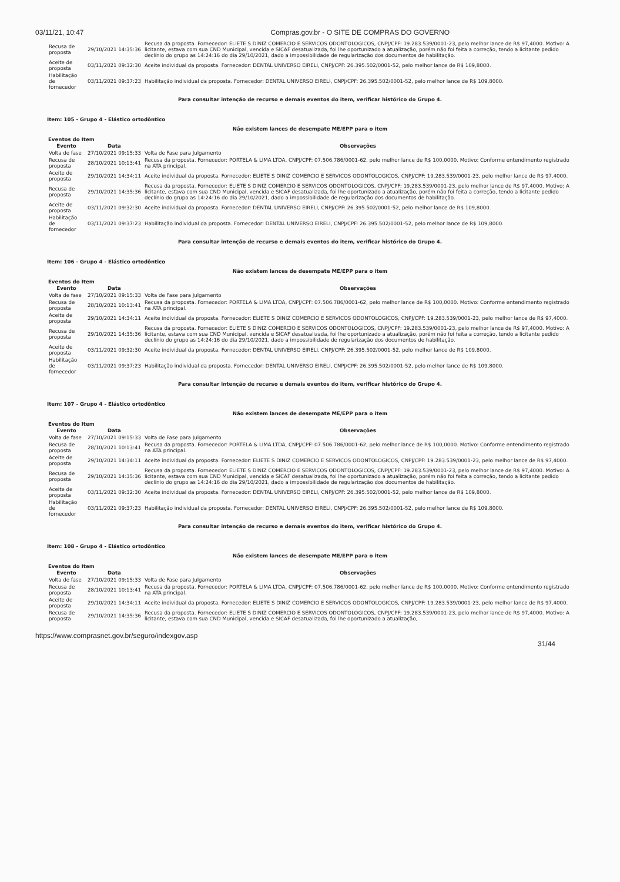03/11/21, 10:47 Compras.gov.br - O SITE DE COMPRAS DO GOVERNO
| Recusa de proposta | 29/10/2021 14:35:36 | Recusa da proposta. Fornecedor: ELIETE S DINIZ COMERCIO E SERVICOS ODONTOLOGICOS, CNPJ/CPF: 19.283.539/0001-23, pelo melhor lance de R$ 97,4000. Motivo: A licitante, estava com sua CND Municipal, vencida e SICAF desatualizada, foi lhe oportunizado a atualização, porém não foi feita a correção, tendo a licitante pedido declínio do grupo as 14:24:16 do dia 29/10/2021, dado a impossibilidade de regularização dos documentos de habilitação. |
| Aceite de proposta | 03/11/2021 09:32:30 | Aceite individual da proposta. Fornecedor: DENTAL UNIVERSO EIRELI, CNPJ/CPF: 26.395.502/0001-52, pelo melhor lance de R$ 109,8000. |
| Habilitação de fornecedor | 03/11/2021 09:37:23 | Habilitação individual da proposta. Fornecedor: DENTAL UNIVERSO EIRELI, CNPJ/CPF: 26.395.502/0001-52, pelo melhor lance de R$ 109,8000. |
Para consultar intenção de recurso e demais eventos do item, verificar histórico do Grupo 4.
Item: 105 - Grupo 4 - Elástico ortodôntico
Não existem lances de desempate ME/EPP para o item
Eventos do Item
| Evento | Data | Observações |
| --- | --- | --- |
| Volta de fase | 27/10/2021 09:15:33 | Volta de Fase para Julgamento |
| Recusa de proposta | 28/10/2021 10:13:41 | Recusa da proposta. Fornecedor: PORTELA & LIMA LTDA, CNPJ/CPF: 07.506.786/0001-62, pelo melhor lance de R$ 100,0000. Motivo: Conforme entendimento registrado na ATA principal. |
| Aceite de proposta | 29/10/2021 14:34:11 | Aceite individual da proposta. Fornecedor: ELIETE S DINIZ COMERCIO E SERVICOS ODONTOLOGICOS, CNPJ/CPF: 19.283.539/0001-23, pelo melhor lance de R$ 97,4000. |
| Recusa de proposta | 29/10/2021 14:35:36 | Recusa da proposta. Fornecedor: ELIETE S DINIZ COMERCIO E SERVICOS ODONTOLOGICOS, CNPJ/CPF: 19.283.539/0001-23, pelo melhor lance de R$ 97,4000. Motivo: A licitante, estava com sua CND Municipal, vencida e SICAF desatualizada, foi lhe oportunizado a atualização, porém não foi feita a correção, tendo a licitante pedido declínio do grupo as 14:24:16 do dia 29/10/2021, dado a impossibilidade de regularização dos documentos de habilitação. |
| Aceite de proposta | 03/11/2021 09:32:30 | Aceite individual da proposta. Fornecedor: DENTAL UNIVERSO EIRELI, CNPJ/CPF: 26.395.502/0001-52, pelo melhor lance de R$ 109,8000. |
| Habilitação de fornecedor | 03/11/2021 09:37:23 | Habilitação individual da proposta. Fornecedor: DENTAL UNIVERSO EIRELI, CNPJ/CPF: 26.395.502/0001-52, pelo melhor lance de R$ 109,8000. |
Para consultar intenção de recurso e demais eventos do item, verificar histórico do Grupo 4.
Item: 106 - Grupo 4 - Elástico ortodôntico
Não existem lances de desempate ME/EPP para o item
Eventos do Item
| Evento | Data | Observações |
| --- | --- | --- |
| Volta de fase | 27/10/2021 09:15:33 | Volta de Fase para Julgamento |
| Recusa de proposta | 28/10/2021 10:13:41 | Recusa da proposta. Fornecedor: PORTELA & LIMA LTDA, CNPJ/CPF: 07.506.786/0001-62, pelo melhor lance de R$ 100,0000. Motivo: Conforme entendimento registrado na ATA principal. |
| Aceite de proposta | 29/10/2021 14:34:11 | Aceite individual da proposta. Fornecedor: ELIETE S DINIZ COMERCIO E SERVICOS ODONTOLOGICOS, CNPJ/CPF: 19.283.539/0001-23, pelo melhor lance de R$ 97,4000. |
| Recusa de proposta | 29/10/2021 14:35:36 | Recusa da proposta. Fornecedor: ELIETE S DINIZ COMERCIO E SERVICOS ODONTOLOGICOS, CNPJ/CPF: 19.283.539/0001-23, pelo melhor lance de R$ 97,4000. Motivo: A licitante, estava com sua CND Municipal, vencida e SICAF desatualizada, foi lhe oportunizado a atualização, porém não foi feita a correção, tendo a licitante pedido declínio do grupo as 14:24:16 do dia 29/10/2021, dado a impossibilidade de regularização dos documentos de habilitação. |
| Aceite de proposta | 03/11/2021 09:32:30 | Aceite individual da proposta. Fornecedor: DENTAL UNIVERSO EIRELI, CNPJ/CPF: 26.395.502/0001-52, pelo melhor lance de R$ 109,8000. |
| Habilitação de fornecedor | 03/11/2021 09:37:23 | Habilitação individual da proposta. Fornecedor: DENTAL UNIVERSO EIRELI, CNPJ/CPF: 26.395.502/0001-52, pelo melhor lance de R$ 109,8000. |
Para consultar intenção de recurso e demais eventos do item, verificar histórico do Grupo 4.
Item: 107 - Grupo 4 - Elástico ortodôntico
Não existem lances de desempate ME/EPP para o item
Eventos do Item
| Evento | Data | Observações |
| --- | --- | --- |
| Volta de fase | 27/10/2021 09:15:33 | Volta de Fase para Julgamento |
| Recusa de proposta | 28/10/2021 10:13:41 | Recusa da proposta. Fornecedor: PORTELA & LIMA LTDA, CNPJ/CPF: 07.506.786/0001-62, pelo melhor lance de R$ 100,0000. Motivo: Conforme entendimento registrado na ATA principal. |
| Aceite de proposta | 29/10/2021 14:34:11 | Aceite individual da proposta. Fornecedor: ELIETE S DINIZ COMERCIO E SERVICOS ODONTOLOGICOS, CNPJ/CPF: 19.283.539/0001-23, pelo melhor lance de R$ 97,4000. |
| Recusa de proposta | 29/10/2021 14:35:36 | Recusa da proposta. Fornecedor: ELIETE S DINIZ COMERCIO E SERVICOS ODONTOLOGICOS, CNPJ/CPF: 19.283.539/0001-23, pelo melhor lance de R$ 97,4000. Motivo: A licitante, estava com sua CND Municipal, vencida e SICAF desatualizada, foi lhe oportunizado a atualização, porém não foi feita a correção, tendo a licitante pedido declínio do grupo as 14:24:16 do dia 29/10/2021, dado a impossibilidade de regularização dos documentos de habilitação. |
| Aceite de proposta | 03/11/2021 09:32:30 | Aceite individual da proposta. Fornecedor: DENTAL UNIVERSO EIRELI, CNPJ/CPF: 26.395.502/0001-52, pelo melhor lance de R$ 109,8000. |
| Habilitação de fornecedor | 03/11/2021 09:37:23 | Habilitação individual da proposta. Fornecedor: DENTAL UNIVERSO EIRELI, CNPJ/CPF: 26.395.502/0001-52, pelo melhor lance de R$ 109,8000. |
Para consultar intenção de recurso e demais eventos do item, verificar histórico do Grupo 4.
Item: 108 - Grupo 4 - Elástico ortodôntico
Não existem lances de desempate ME/EPP para o item
Eventos do Item
| Evento | Data | Observações |
| --- | --- | --- |
| Volta de fase | 27/10/2021 09:15:33 | Volta de Fase para Julgamento |
| Recusa de proposta | 28/10/2021 10:13:41 | Recusa da proposta. Fornecedor: PORTELA & LIMA LTDA, CNPJ/CPF: 07.506.786/0001-62, pelo melhor lance de R$ 100,0000. Motivo: Conforme entendimento registrado na ATA principal. |
| Aceite de proposta | 29/10/2021 14:34:11 | Aceite individual da proposta. Fornecedor: ELIETE S DINIZ COMERCIO E SERVICOS ODONTOLOGICOS, CNPJ/CPF: 19.283.539/0001-23, pelo melhor lance de R$ 97,4000. |
| Recusa de proposta | 29/10/2021 14:35:36 | Recusa da proposta. Fornecedor: ELIETE S DINIZ COMERCIO E SERVICOS ODONTOLOGICOS, CNPJ/CPF: 19.283.539/0001-23, pelo melhor lance de R$ 97,4000. Motivo: A licitante, estava com sua CND Municipal, vencida e SICAF desatualizada, foi lhe oportunizado a atualização, |
https://www.comprasnet.gov.br/seguro/indexgov.asp 31/44